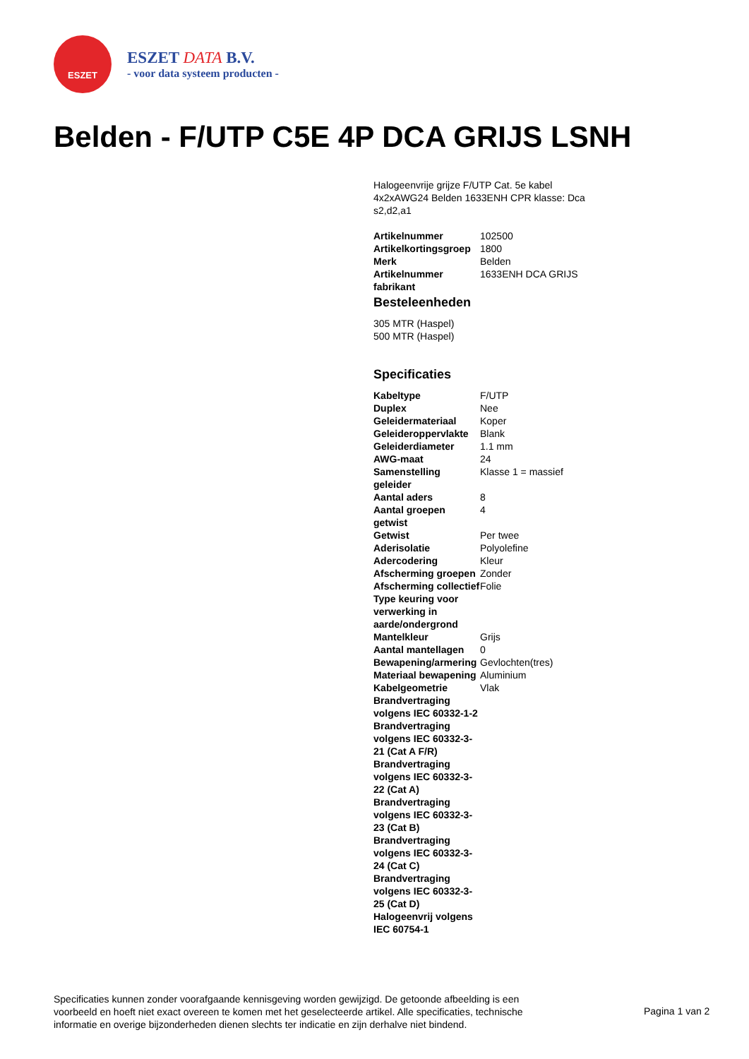ESZET
ESZET DATA B.V.
- voor data systeem producten -
Belden - F/UTP C5E 4P DCA GRIJS LSNH
Halogeenvrije grijze F/UTP Cat. 5e kabel 4x2xAWG24 Belden 1633ENH CPR klasse: Dca s2,d2,a1
| Artikelnummer | 102500 |
| Artikelkortingsgroep | 1800 |
| Merk | Belden |
| Artikelnummer fabrikant | 1633ENH DCA GRIJS |
Besteleenheden
305 MTR (Haspel)
500 MTR (Haspel)
Specificaties
| Kabeltype | F/UTP |
| Duplex | Nee |
| Geleidermateriaal | Koper |
| Geleideroppervlakte | Blank |
| Geleiderdiameter | 1.1 mm |
| AWG-maat | 24 |
| Samenstelling geleider | Klasse 1 = massief |
| Aantal aders | 8 |
| Aantal groepen getwist | 4 |
| Getwist | Per twee |
| Aderisolatie | Polyolefine |
| Adercodering | Kleur |
| Afscherming groepen | Zonder |
| Afscherming collectief | Folie |
| Type keuring voor verwerking in aarde/ondergrond | |
| Mantelkleur | Grijs |
| Aantal mantellagen | 0 |
| Bewapening/armering | Gevlochten(tres) |
| Materiaal bewapening | Aluminium |
| Kabelgeometrie | Vlak |
| Brandvertraging volgens IEC 60332-1-2 | |
| Brandvertraging volgens IEC 60332-3-21 (Cat A F/R) | |
| Brandvertraging volgens IEC 60332-3-22 (Cat A) | |
| Brandvertraging volgens IEC 60332-3-23 (Cat B) | |
| Brandvertraging volgens IEC 60332-3-24 (Cat C) | |
| Brandvertraging volgens IEC 60332-3-25 (Cat D) | |
| Halogeenvrij volgens IEC 60754-1 | |
Specificaties kunnen zonder voorafgaande kennisgeving worden gewijzigd. De getoonde afbeelding is een voorbeeld en hoeft niet exact overeen te komen met het geselecteerde artikel. Alle specificaties, technische informatie en overige bijzonderheden dienen slechts ter indicatie en zijn derhalve niet bindend.
Pagina 1 van 2